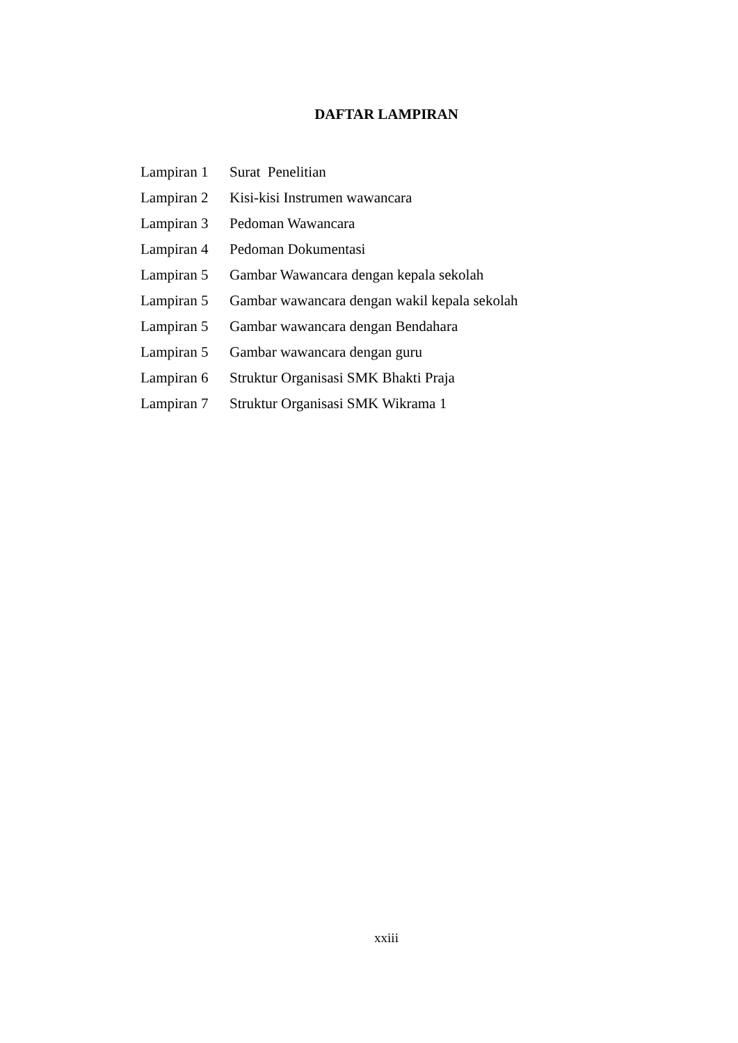DAFTAR LAMPIRAN
Lampiran 1 Surat Penelitian
Lampiran 2 Kisi-kisi Instrumen wawancara
Lampiran 3 Pedoman Wawancara
Lampiran 4 Pedoman Dokumentasi
Lampiran 5 Gambar Wawancara dengan kepala sekolah
Lampiran 5 Gambar wawancara dengan wakil kepala sekolah
Lampiran 5 Gambar wawancara dengan Bendahara
Lampiran 5 Gambar wawancara dengan guru
Lampiran 6 Struktur Organisasi SMK Bhakti Praja
Lampiran 7 Struktur Organisasi SMK Wikrama 1
xxiii